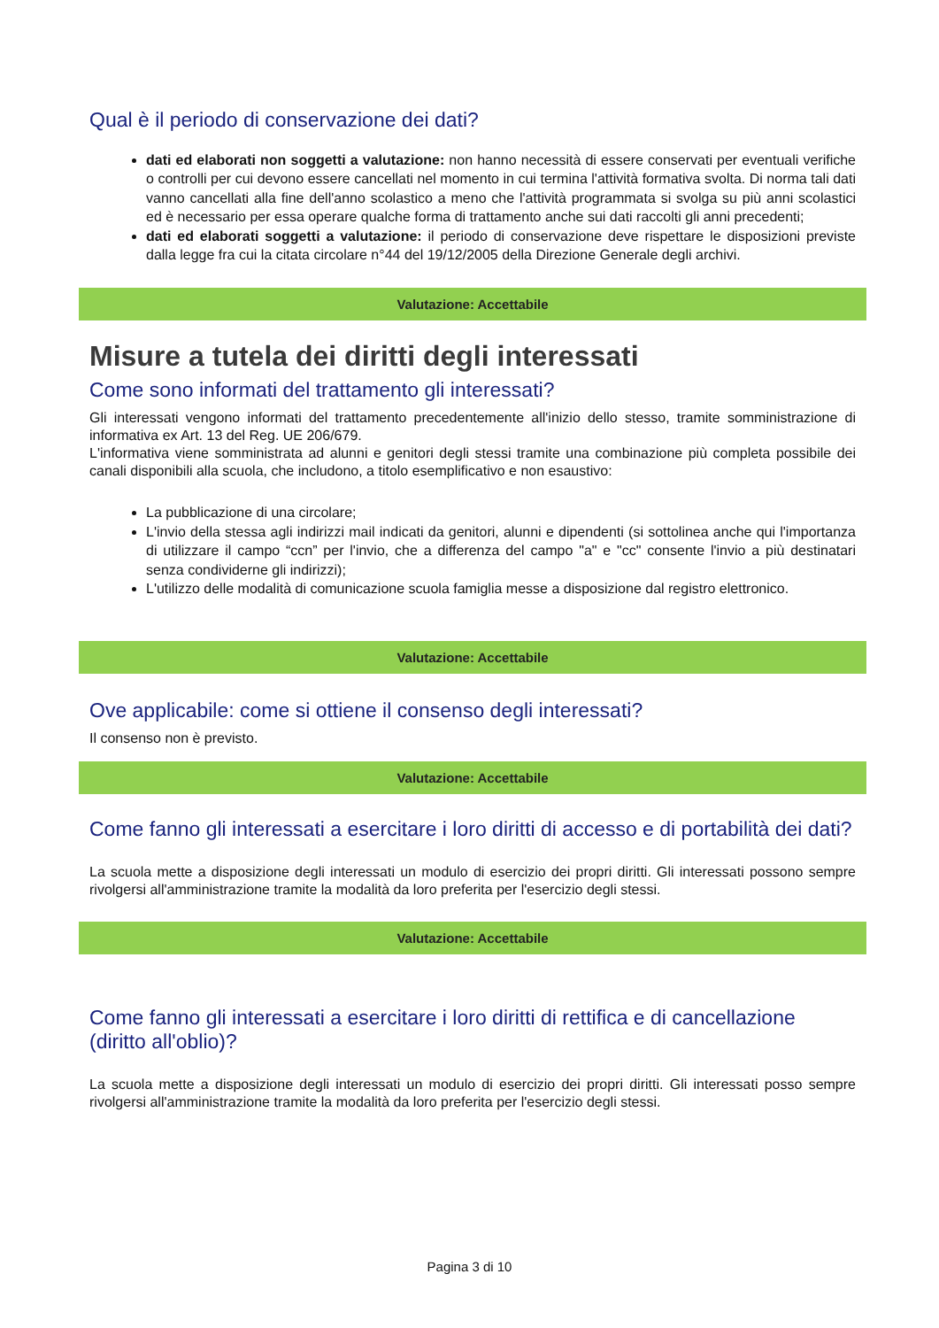Qual è il periodo di conservazione dei dati?
dati ed elaborati non soggetti a valutazione: non hanno necessità di essere conservati per eventuali verifiche o controlli per cui devono essere cancellati nel momento in cui termina l'attività formativa svolta. Di norma tali dati vanno cancellati alla fine dell'anno scolastico a meno che l'attività programmata si svolga su più anni scolastici ed è necessario per essa operare qualche forma di trattamento anche sui dati raccolti gli anni precedenti;
dati ed elaborati soggetti a valutazione: il periodo di conservazione deve rispettare le disposizioni previste dalla legge fra cui la citata circolare n°44 del 19/12/2005 della Direzione Generale degli archivi.
Valutazione: Accettabile
Misure a tutela dei diritti degli interessati
Come sono informati del trattamento gli interessati?
Gli interessati vengono informati del trattamento precedentemente all'inizio dello stesso, tramite somministrazione di informativa ex Art. 13 del Reg. UE 206/679.
L'informativa viene somministrata ad alunni e genitori degli stessi tramite una combinazione più completa possibile dei canali disponibili alla scuola, che includono, a titolo esemplificativo e non esaustivo:
La pubblicazione di una circolare;
L'invio della stessa agli indirizzi mail indicati da genitori, alunni e dipendenti (si sottolinea anche qui l'importanza di utilizzare il campo “ccn” per l'invio, che a differenza del campo "a" e "cc" consente l'invio a più destinatari senza condividerne gli indirizzi);
L'utilizzo delle modalità di comunicazione scuola famiglia messe a disposizione dal registro elettronico.
Valutazione: Accettabile
Ove applicabile: come si ottiene il consenso degli interessati?
Il consenso non è previsto.
Valutazione: Accettabile
Come fanno gli interessati a esercitare i loro diritti di accesso e di portabilità dei dati?
La scuola mette a disposizione degli interessati un modulo di esercizio dei propri diritti. Gli interessati possono sempre rivolgersi all'amministrazione tramite la modalità da loro preferita per l'esercizio degli stessi.
Valutazione: Accettabile
Come fanno gli interessati a esercitare i loro diritti di rettifica e di cancellazione (diritto all'oblio)?
La scuola mette a disposizione degli interessati un modulo di esercizio dei propri diritti. Gli interessati posso sempre rivolgersi all'amministrazione tramite la modalità da loro preferita per l'esercizio degli stessi.
Pagina 3 di 10